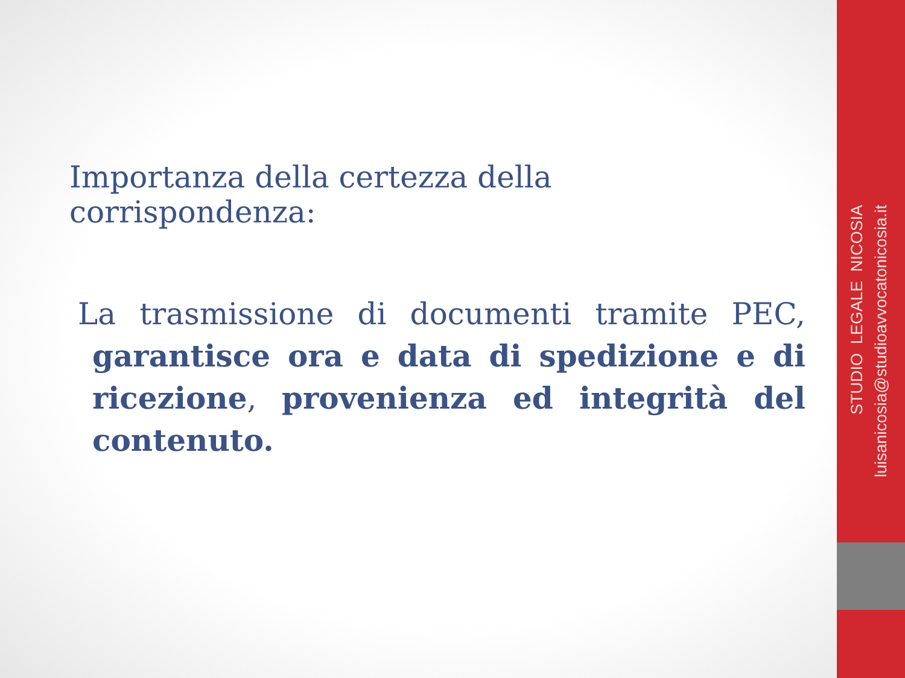STUDIO LEGALE NICOSIA
luisanicosia@studioavvocatonicosia.it
Importanza della certezza della corrispondenza:
La trasmissione di documenti tramite PEC, garantisce ora e data di spedizione e di ricezione, provenienza ed integrità del contenuto.